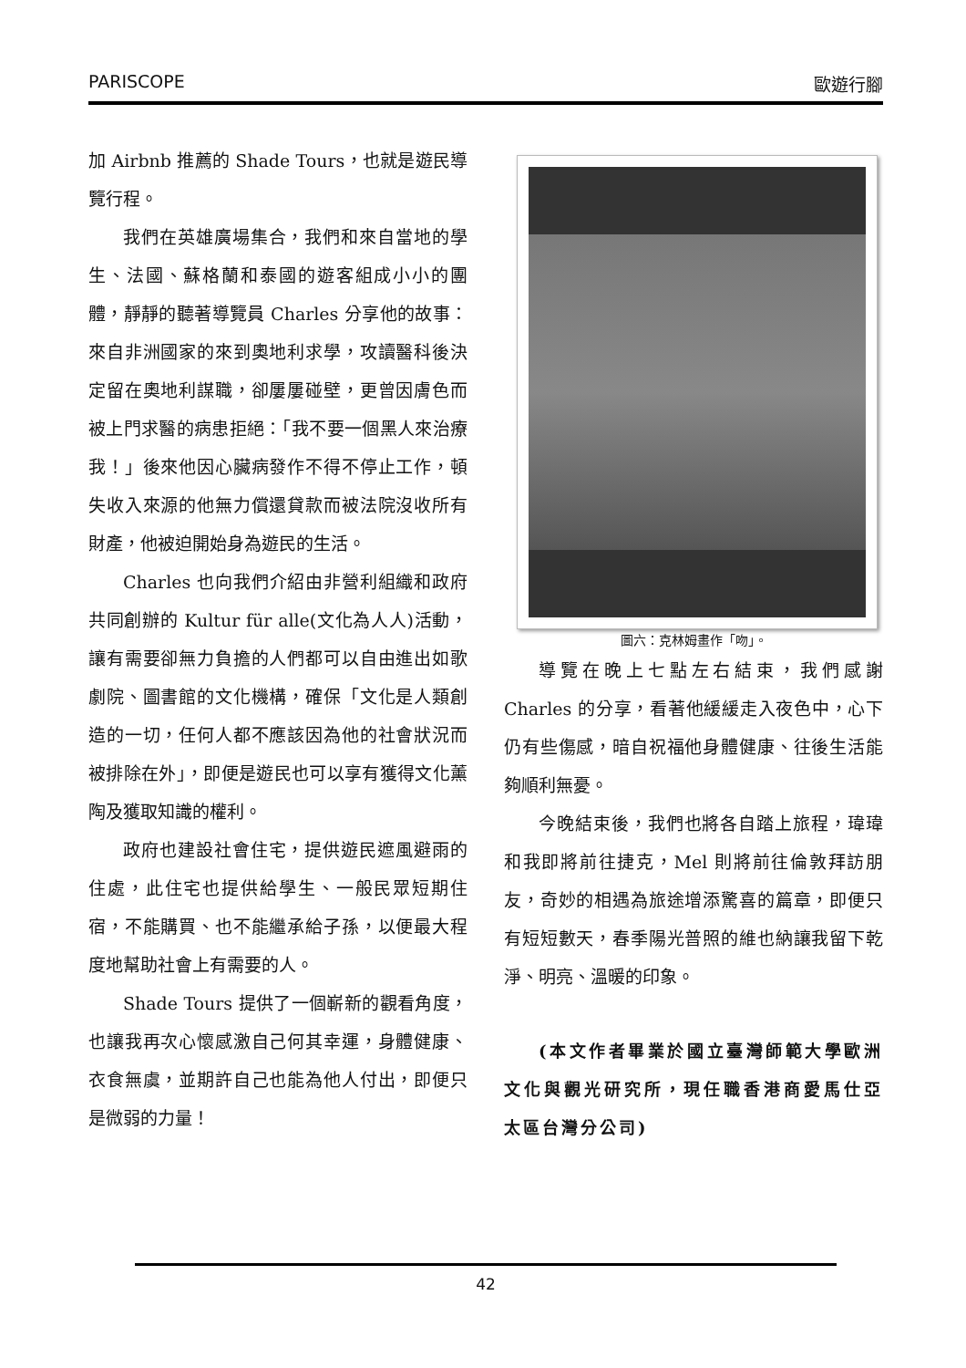PARISCOPE 歐遊行腳
加 Airbnb 推薦的 Shade Tours，也就是遊民導覽行程。
我們在英雄廣場集合，我們和來自當地的學生、法國、蘇格蘭和泰國的遊客組成小小的團體，靜靜的聽著導覽員 Charles 分享他的故事：來自非洲國家的來到奧地利求學，攻讀醫科後決定留在奧地利謀職，卻屢屢碰壁，更曾因膚色而被上門求醫的病患拒絕：「我不要一個黑人來治療我！」後來他因心臟病發作不得不停止工作，頓失收入來源的他無力償還貸款而被法院沒收所有財產，他被迫開始身為遊民的生活。
Charles 也向我們介紹由非營利組織和政府共同創辦的 Kultur für alle(文化為人人)活動，讓有需要卻無力負擔的人們都可以自由進出如歌劇院、圖書館的文化機構，確保「文化是人類創造的一切，任何人都不應該因為他的社會狀況而被排除在外」，即便是遊民也可以享有獲得文化薰陶及獲取知識的權利。
政府也建設社會住宅，提供遊民遮風避雨的住處，此住宅也提供給學生、一般民眾短期住宿，不能購買、也不能繼承給子孫，以便最大程度地幫助社會上有需要的人。
Shade Tours 提供了一個嶄新的觀看角度，也讓我再次心懷感激自己何其幸運，身體健康、衣食無虞，並期許自己也能為他人付出，即便只是微弱的力量！
圖六：克林姆畫作「吻」。
導覽在晚上七點左右結束，我們感謝 Charles 的分享，看著他緩緩走入夜色中，心下仍有些傷感，暗自祝福他身體健康、往後生活能夠順利無憂。
今晚結束後，我們也將各自踏上旅程，瑋瑋和我即將前往捷克，Mel 則將前往倫敦拜訪朋友，奇妙的相遇為旅途增添驚喜的篇章，即便只有短短數天，春季陽光普照的維也納讓我留下乾淨、明亮、溫暖的印象。
(本文作者畢業於國立臺灣師範大學歐洲文化與觀光研究所，現任職香港商愛馬仕亞太區台灣分公司)
42